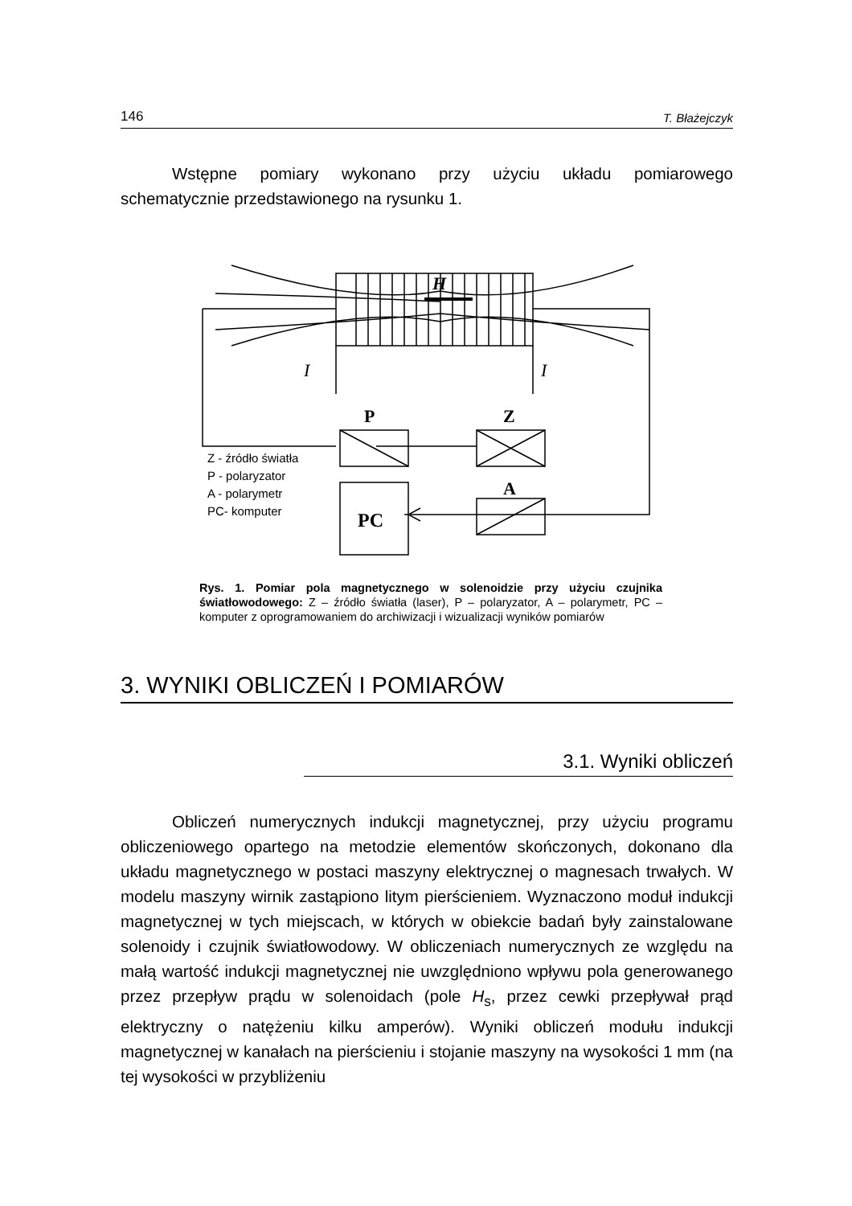146 T. Błażejczyk
Wstępne pomiary wykonano przy użyciu układu pomiarowego schematycznie przedstawionego na rysunku 1.
H
I
I
P
Z
A
PC
Z - źródło światła
P - polaryzator
A - polarymetr
PC- komputer
Rys. 1. Pomiar pola magnetycznego w solenoidzie przy użyciu czujnika światłowodowego: Z – źródło światła (laser), P – polaryzator, A – polarymetr, PC – komputer z oprogramowaniem do archiwizacji i wizualizacji wyników pomiarów
3. WYNIKI OBLICZEŃ I POMIARÓW
3.1. Wyniki obliczeń
Obliczeń numerycznych indukcji magnetycznej, przy użyciu programu obliczeniowego opartego na metodzie elementów skończonych, dokonano dla układu magnetycznego w postaci maszyny elektrycznej o magnesach trwałych. W modelu maszyny wirnik zastąpiono litym pierścieniem. Wyznaczono moduł indukcji magnetycznej w tych miejscach, w których w obiekcie badań były zainstalowane solenoidy i czujnik światłowodowy. W obliczeniach numerycznych ze względu na małą wartość indukcji magnetycznej nie uwzględniono wpływu pola generowanego przez przepływ prądu w solenoidach (pole H<sub>s</sub>, przez cewki przepływał prąd elektryczny o natężeniu kilku amperów). Wyniki obliczeń modułu indukcji magnetycznej w kanałach na pierścieniu i stojanie maszyny na wysokości 1 mm (na tej wysokości w przybliżeniu